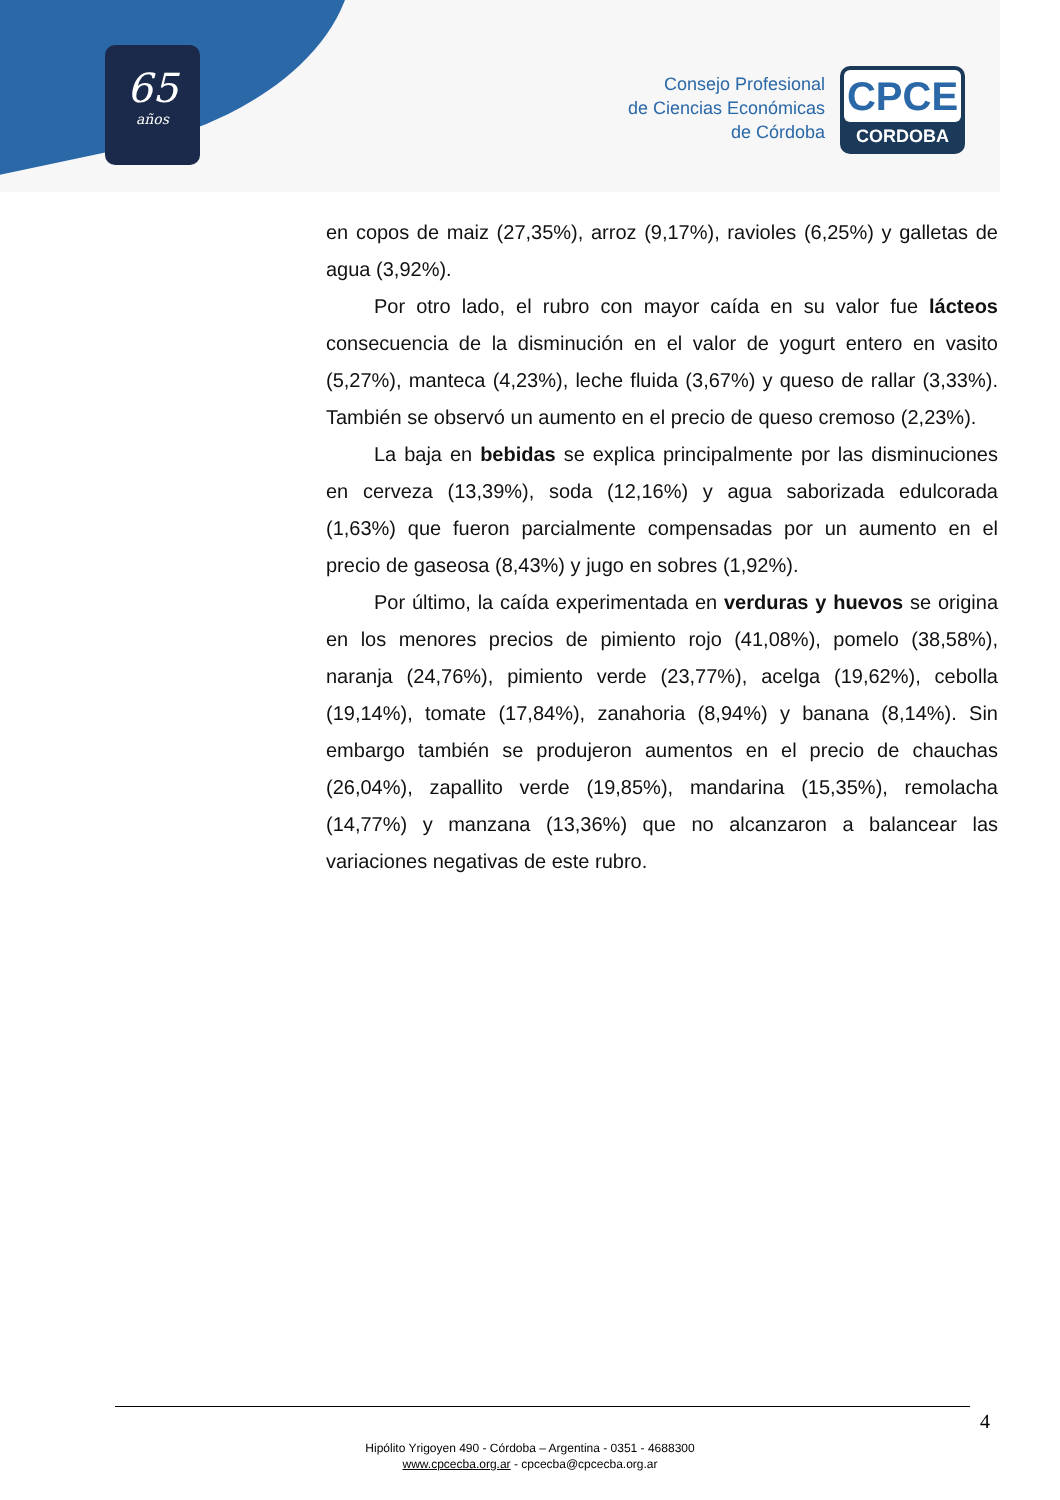65
años
Consejo Profesional
de Ciencias Económicas
de Córdoba
CPCE
CORDOBA
en copos de maiz (27,35%), arroz (9,17%), ravioles (6,25%) y galletas de agua (3,92%).
Por otro lado, el rubro con mayor caída en su valor fue lácteos consecuencia de la disminución en el valor de yogurt entero en vasito (5,27%), manteca (4,23%), leche fluida (3,67%) y queso de rallar (3,33%). También se observó un aumento en el precio de queso cremoso (2,23%).
La baja en bebidas se explica principalmente por las disminuciones en cerveza (13,39%), soda (12,16%) y agua saborizada edulcorada (1,63%) que fueron parcialmente compensadas por un aumento en el precio de gaseosa (8,43%) y jugo en sobres (1,92%).
Por último, la caída experimentada en verduras y huevos se origina en los menores precios de pimiento rojo (41,08%), pomelo (38,58%), naranja (24,76%), pimiento verde (23,77%), acelga (19,62%), cebolla (19,14%), tomate (17,84%), zanahoria (8,94%) y banana (8,14%). Sin embargo también se produjeron aumentos en el precio de chauchas (26,04%), zapallito verde (19,85%), mandarina (15,35%), remolacha (14,77%) y manzana (13,36%) que no alcanzaron a balancear las variaciones negativas de este rubro.
4
Hipólito Yrigoyen 490 - Córdoba – Argentina - 0351 - 4688300
www.cpcecba.org.ar - cpcecba@cpcecba.org.ar